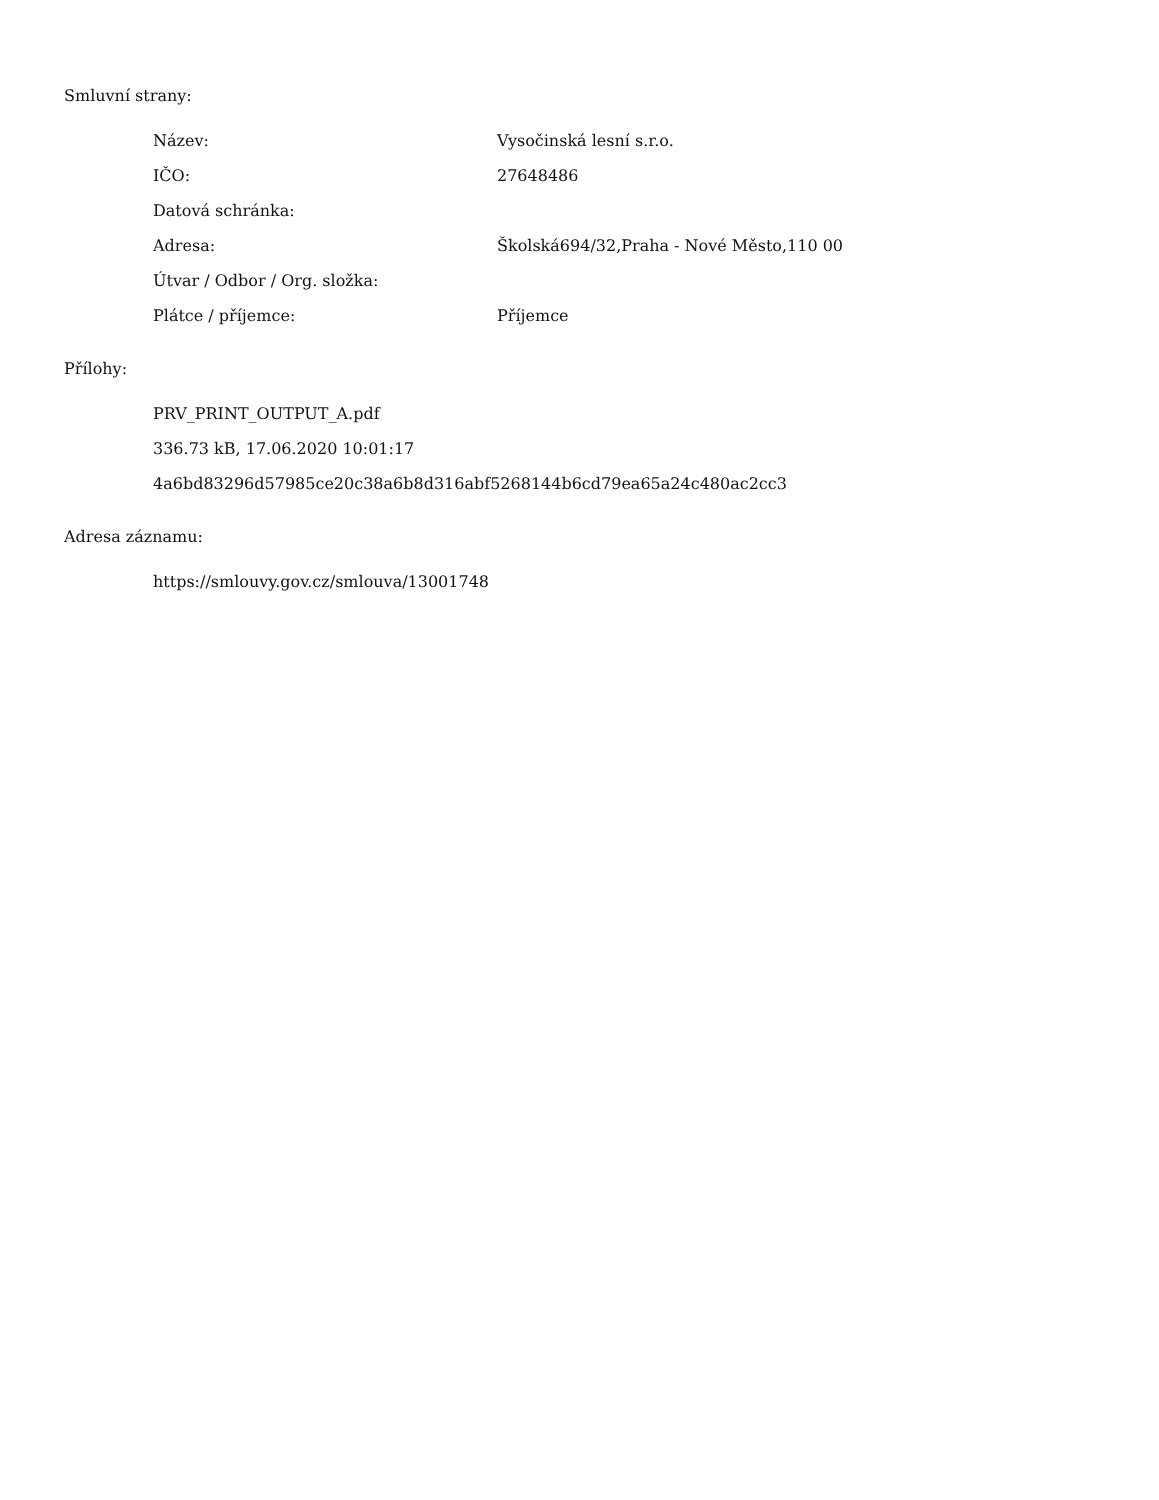Smluvní strany:
| Název: | Vysočinská lesní s.r.o. |
| IČO: | 27648486 |
| Datová schránka: | |
| Adresa: | Školská694/32,Praha - Nové Město,110 00 |
| Útvar / Odbor / Org. složka: | |
| Plátce / příjemce: | Příjemce |
Přílohy:
PRV_PRINT_OUTPUT_A.pdf
336.73 kB, 17.06.2020 10:01:17
4a6bd83296d57985ce20c38a6b8d316abf5268144b6cd79ea65a24c480ac2cc3
Adresa záznamu:
https://smlouvy.gov.cz/smlouva/13001748